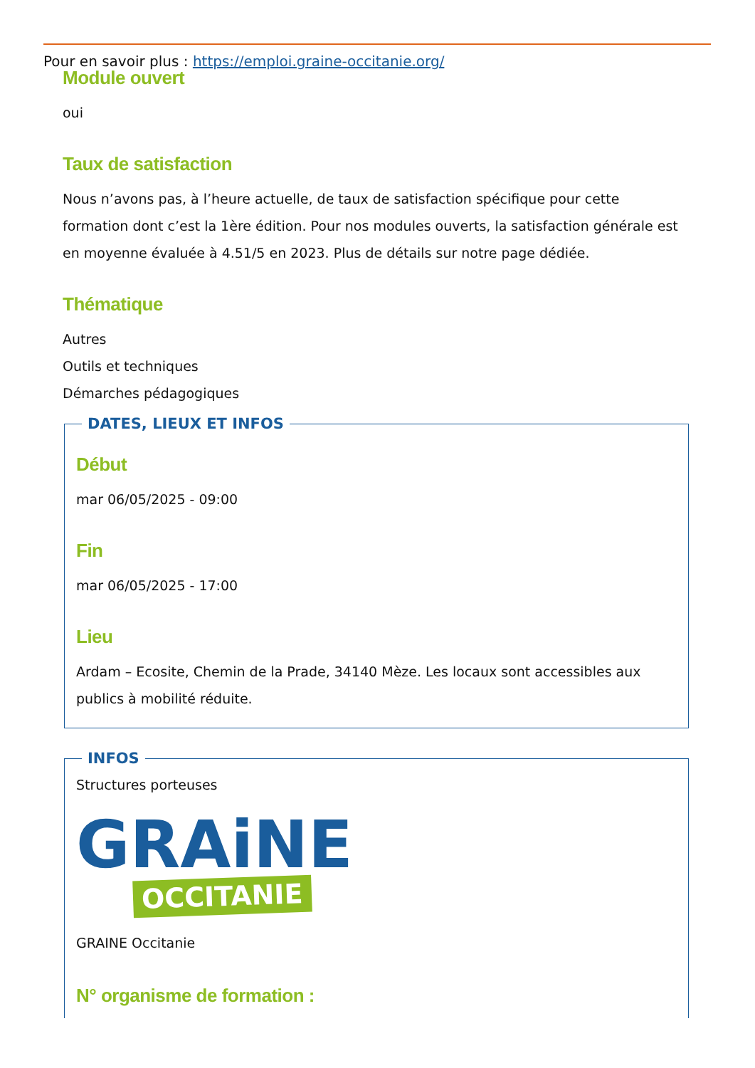Pour en savoir plus : https://emploi.graine-occitanie.org/
Module ouvert
oui
Taux de satisfaction
Nous n’avons pas, à l’heure actuelle, de taux de satisfaction spécifique pour cette formation dont c’est la 1ère édition. Pour nos modules ouverts, la satisfaction générale est en moyenne évaluée à 4.51/5 en 2023. Plus de détails sur notre page dédiée.
Thématique
Autres
Outils et techniques
Démarches pédagogiques
DATES, LIEUX ET INFOS
Début
mar 06/05/2025 - 09:00
Fin
mar 06/05/2025 - 17:00
Lieu
Ardam – Ecosite, Chemin de la Prade, 34140 Mèze. Les locaux sont accessibles aux publics à mobilité réduite.
INFOS
Structures porteuses
GRAiNE
OCCITANIE
GRAINE Occitanie
N° organisme de formation :